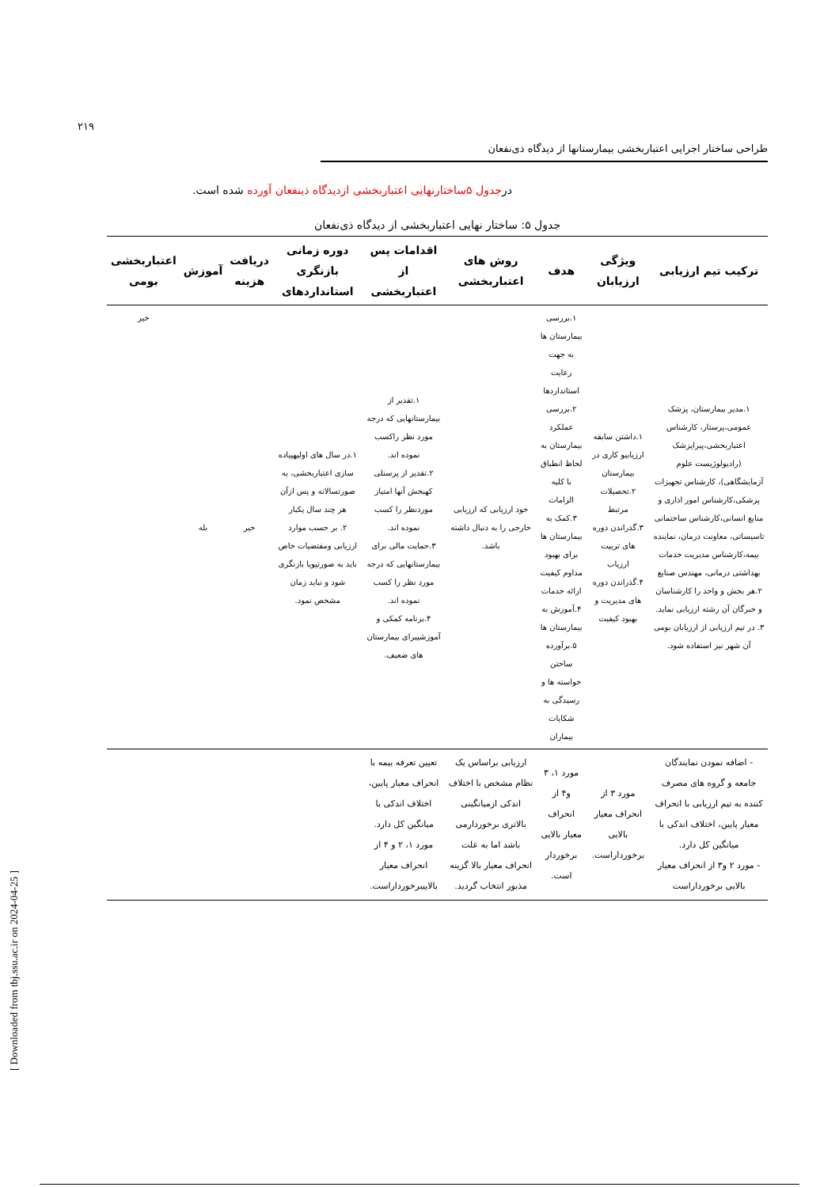۲۱۹
طراحی ساختار اجرایی اعتباربخشی بیمارستانها از دیدگاه ذی‌نفعان
درجدول ۵ساختارنهایی اعتباربخشی ازدیدگاه ذینفعان آورده شده است.
جدول ۵: ساختار نهایی اعتباربخشی از دیدگاه ذی‌نفعان
| ترکیب تیم ارزیابی | ویژگی ارزیابان | هدف | روش های اعتباربخشی | اقدامات پس از اعتباربخشی | دوره زمانی بازنگری استانداردهای | دریافت هزینه | آموزش | اعتباربخشی بومی |
| --- | --- | --- | --- | --- | --- | --- | --- | --- |
| ۱.مدیر بیمارستان، پزشک عمومی،پرستار، کارشناس اعتباربخشی،پیراپزشک (رادیولوژیست علوم آزمایشگاهی)، کارشناس تجهیزات پزشکی،کارشناس امور اداری و منابع انسانی،کارشناس ساختمانی تاسیساتی، معاونت درمان، نماینده بیمه،کارشناس مدیریت خدمات بهداشتی درمانی، مهندس صنایع ۲.هر بخش و واحد را کارشناسان و خبرگان آن رشته ارزیابی نماید. ۳. در تیم ارزیابی از ارزیابان بومی آن شهر نیز استفاده شود. | ۱.داشتن سابقه ارزیابیو کاری در بیمارستان ۲.تحصیلات مرتبط ۳.گذراندن دوره های تربیت ارزیاب ۴.گذراندن دوره های مدیریت و بهبود کیفیت | ۱.بررسی بیمارستان ها به جهت رعایت استانداردها ۲.بررسی عملکرد بیمارستان به لحاظ انطباق با کلیه الزامات ۳.کمک به بیمارستان ها برای بهبود مداوم کیفیت ارائه خدمات ۴.آموزش به بیمارستان ها ۵.برآورده ساختن خواسته ها و رسیدگی به شکایات بیماران | خود ارزیابی که ارزیابی خارجی را به دنبال داشته باشد. | ۱.تقدیر از بیمارستانهایی که درجه مورد نظر راکسب نموده اند. ۲.تقدیر از پرسنلی کهبخش آنها امتیاز موردنظر را کسب نموده اند. ۳.حمایت مالی برای بیمارستانهایی که درجه مورد نظر را کسب نموده اند. ۴.برنامه کمکی و آموزشیبرای بیمارستان های ضعیف. | ۱.در سال های اولیهپیاده سازی اعتباربخشی، به صورتسالانه و پس ازآن هر چند سال یکبار ۲. بر حسب موارد ارزیابی ومقتضیات خاص باید به صورتپویا بازنگری شود و نباید زمان مشخص نمود. | خیر | بله | خیر |
| - اضافه نمودن نمایندگان جامعه و گروه های مصرف کننده به تیم ارزیابی با انحراف معیار پایین، اختلاف اندکی با میانگین کل دارد. - مورد ۲ و۳ از انحراف معیار بالایی برخورداراست | مورد ۳ از انحراف معیار بالایی برخورداراست. | مورد ۱، ۳ و۴ از انحراف معیار بالایی برخوردار است. | ارزیابی براساس یک نظام مشخص با اختلاف اندکی ازمیانگینی بالاتری برخوردارمی باشد اما به علت انحراف معیار بالا گزینه مذبور انتخاب گردید. | تعیین تعرفه بیمه با انحراف معیار پایین، اختلاف اندکی با میانگین کل دارد. مورد ۱، ۲ و ۴ از انحراف معیار بالاییبرخورداراست. | | | | |
[ Downloaded from tbj.ssu.ac.ir on 2024-04-25 ]